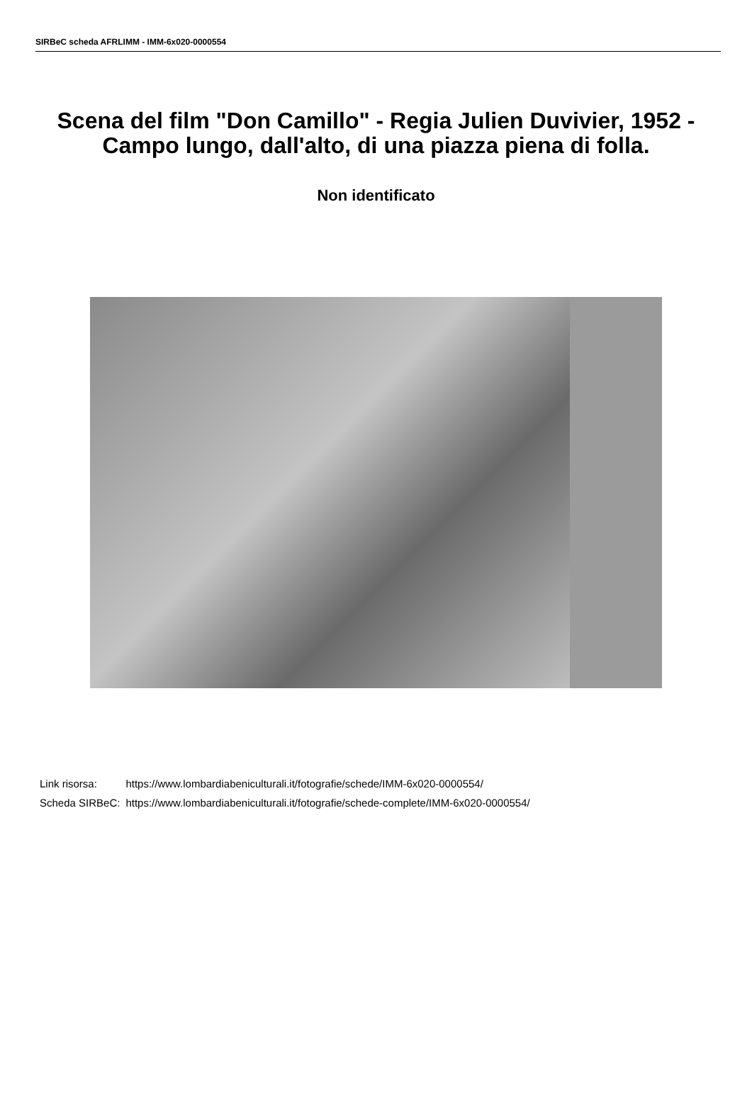SIRBeC scheda AFRLIMM - IMM-6x020-0000554
Scena del film "Don Camillo" - Regia Julien Duvivier, 1952 - Campo lungo, dall'alto, di una piazza piena di folla.
Non identificato
| Link risorsa: | https://www.lombardiabeniculturali.it/fotografie/schede/IMM-6x020-0000554/ |
| Scheda SIRBeC: | https://www.lombardiabeniculturali.it/fotografie/schede-complete/IMM-6x020-0000554/ |